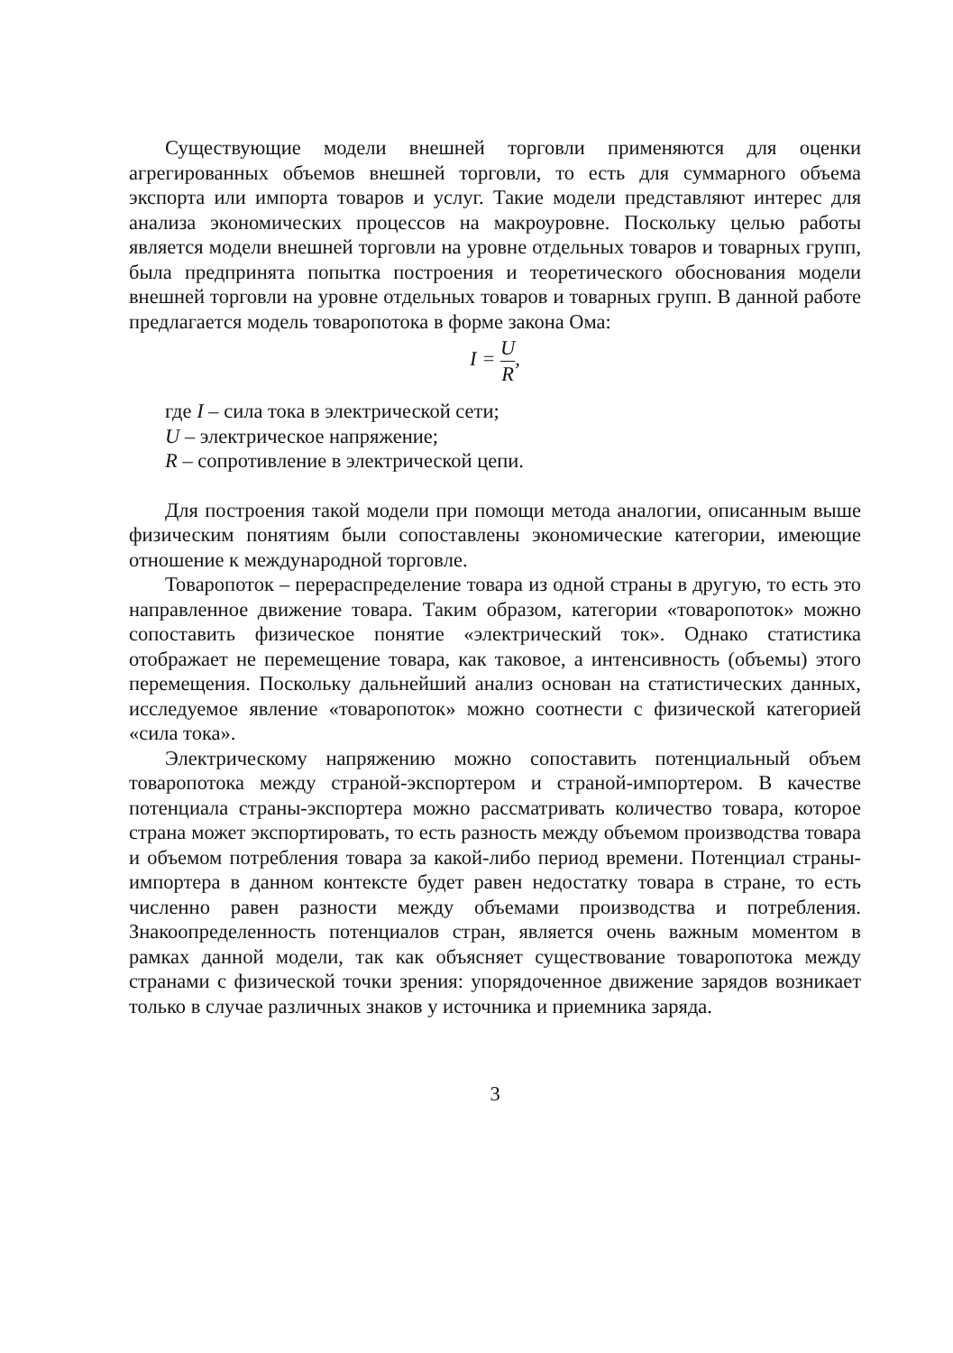Существующие модели внешней торговли применяются для оценки агрегированных объемов внешней торговли, то есть для суммарного объема экспорта или импорта товаров и услуг. Такие модели представляют интерес для анализа экономических процессов на макроуровне. Поскольку целью работы является модели внешней торговли на уровне отдельных товаров и товарных групп, была предпринята попытка построения и теоретического обоснования модели внешней торговли на уровне отдельных товаров и товарных групп. В данной работе предлагается модель товаропотока в форме закона Ома:
I = U R,
где I – сила тока в электрической сети;
U – электрическое напряжение;
R – сопротивление в электрической цепи.
Для построения такой модели при помощи метода аналогии, описанным выше физическим понятиям были сопоставлены экономические категории, имеющие отношение к международной торговле.
Товаропоток – перераспределение товара из одной страны в другую, то есть это направленное движение товара. Таким образом, категории «товаропоток» можно сопоставить физическое понятие «электрический ток». Однако статистика отображает не перемещение товара, как таковое, а интенсивность (объемы) этого перемещения. Поскольку дальнейший анализ основан на статистических данных, исследуемое явление «товаропоток» можно соотнести с физической категорией «сила тока».
Электрическому напряжению можно сопоставить потенциальный объем товаропотока между страной-экспортером и страной-импортером. В качестве потенциала страны-экспортера можно рассматривать количество товара, которое страна может экспортировать, то есть разность между объемом производства товара и объемом потребления товара за какой-либо период времени. Потенциал страны-импортера в данном контексте будет равен недостатку товара в стране, то есть численно равен разности между объемами производства и потребления. Знакоопределенность потенциалов стран, является очень важным моментом в рамках данной модели, так как объясняет существование товаропотока между странами с физической точки зрения: упорядоченное движение зарядов возникает только в случае различных знаков у источника и приемника заряда.
3